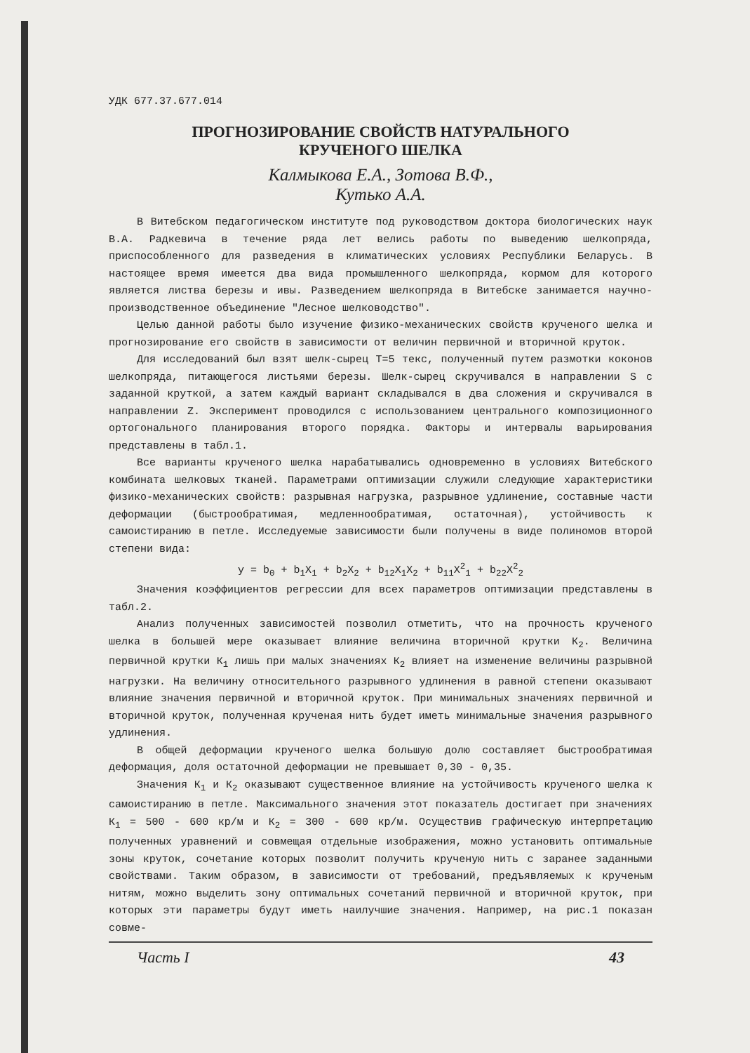УДК 677.37.677.014
ПРОГНОЗИРОВАНИЕ СВОЙСТВ НАТУРАЛЬНОГО
КРУЧЕНОГО ШЕЛКА
Калмыкова Е.А., Зотова В.Ф.,
Кутько А.А.
В Витебском педагогическом институте под руководством доктора биологических наук В.А. Радкевича в течение ряда лет велись работы по выведению шелкопряда, приспособленного для разведения в климатических условиях Республики Беларусь. В настоящее время имеется два вида промышленного шелкопряда, кормом для которого является листва березы и ивы. Разведением шелкопряда в Витебске занимается научно-производственное объединение "Лесное шелководство".
Целью данной работы было изучение физико-механических свойств крученого шелка и прогнозирование его свойств в зависимости от величин первичной и вторичной круток.
Для исследований был взят шелк-сырец Т=5 текс, полученный путем размотки коконов шелкопряда, питающегося листьями березы. Шелк-сырец скручивался в направлении S с заданной круткой, а затем каждый вариант складывался в два сложения и скручивался в направлении Z. Эксперимент проводился с использованием центрального композиционного ортогонального планирования второго порядка. Факторы и интервалы варьирования представлены в табл.1.
Все варианты крученого шелка нарабатывались одновременно в условиях Витебского комбината шелковых тканей. Параметрами оптимизации служили следующие характеристики физико-механических свойств: разрывная нагрузка, разрывное удлинение, составные части деформации (быстрообратимая, медленнообратимая, остаточная), устойчивость к самоистиранию в петле. Исследуемые зависимости были получены в виде полиномов второй степени вида:
y = b<sub>0</sub> + b<sub>1</sub>X<sub>1</sub> + b<sub>2</sub>X<sub>2</sub> + b<sub>12</sub>X<sub>1</sub>X<sub>2</sub> + b<sub>11</sub>X<sup>2</sup><sub>1</sub> + b<sub>22</sub>X<sup>2</sup><sub>2</sub>
Значения коэффициентов регрессии для всех параметров оптимизации представлены в табл.2.
Анализ полученных зависимостей позволил отметить, что на прочность крученого шелка в большей мере оказывает влияние величина вторичной крутки К<sub>2</sub>. Величина первичной крутки К<sub>1</sub> лишь при малых значениях К<sub>2</sub> влияет на изменение величины разрывной нагрузки. На величину относительного разрывного удлинения в равной степени оказывают влияние значения первичной и вторичной круток. При минимальных значениях первичной и вторичной круток, полученная крученая нить будет иметь минимальные значения разрывного удлинения.
В общей деформации крученого шелка большую долю составляет быстрообратимая деформация, доля остаточной деформации не превышает 0,30 - 0,35.
Значения К<sub>1</sub> и К<sub>2</sub> оказывают существенное влияние на устойчивость крученого шелка к самоистиранию в петле. Максимального значения этот показатель достигает при значениях К<sub>1</sub> = 500 - 600 кр/м и К<sub>2</sub> = 300 - 600 кр/м. Осуществив графическую интерпретацию полученных уравнений и совмещая отдельные изображения, можно установить оптимальные зоны круток, сочетание которых позволит получить крученую нить с заранее заданными свойствами. Таким образом, в зависимости от требований, предъявляемых к крученым нитям, можно выделить зону оптимальных сочетаний первичной и вторичной круток, при которых эти параметры будут иметь наилучшие значения. Например, на рис.1 показан совме-
Часть I 43